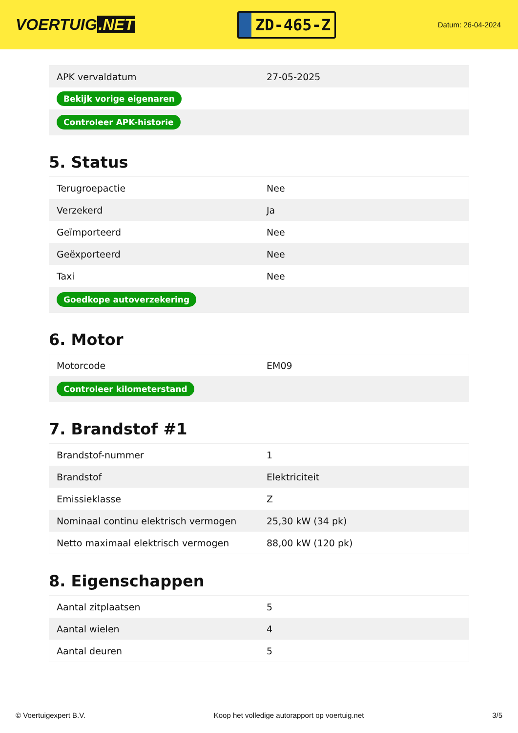VOERTUIG.NET
ZD-465-Z
Datum: 26-04-2024
| APK vervaldatum | 27-05-2025 |
| Bekijk vorige eigenaren | |
| Controleer APK-historie | |
5. Status
| Terugroepactie | Nee |
| Verzekerd | Ja |
| Geïmporteerd | Nee |
| Geëxporteerd | Nee |
| Taxi | Nee |
| Goedkope autoverzekering | |
6. Motor
| Motorcode | EM09 |
| Controleer kilometerstand | |
7. Brandstof #1
| Brandstof-nummer | 1 |
| Brandstof | Elektriciteit |
| Emissieklasse | Z |
| Nominaal continu elektrisch vermogen | 25,30 kW (34 pk) |
| Netto maximaal elektrisch vermogen | 88,00 kW (120 pk) |
8. Eigenschappen
| Aantal zitplaatsen | 5 |
| Aantal wielen | 4 |
| Aantal deuren | 5 |
© Voertuigexpert B.V. Koop het volledige autorapport op voertuig.net 3/5